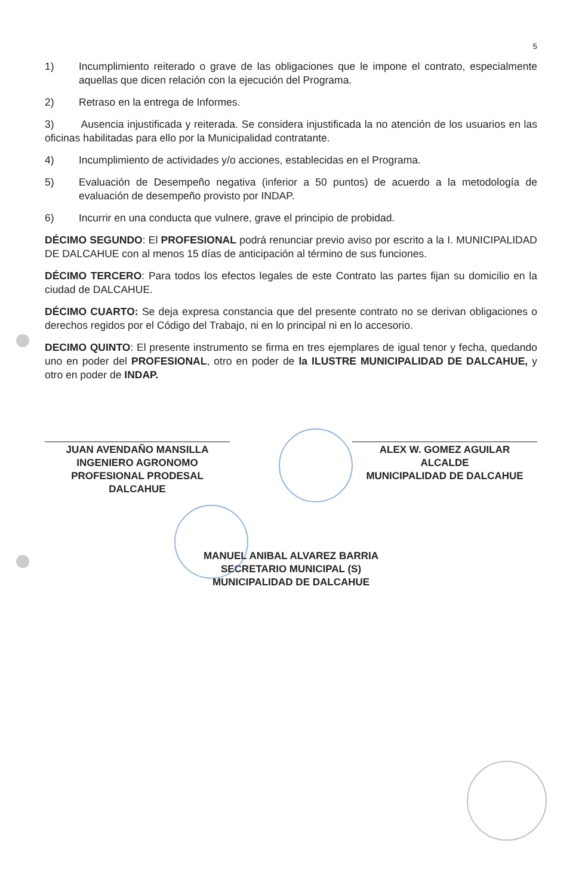5
1) Incumplimiento reiterado o grave de las obligaciones que le impone el contrato, especialmente aquellas que dicen relación con la ejecución del Programa.
2) Retraso en la entrega de Informes.
3) Ausencia injustificada y reiterada. Se considera injustificada la no atención de los usuarios en las oficinas habilitadas para ello por la Municipalidad contratante.
4) Incumplimiento de actividades y/o acciones, establecidas en el Programa.
5) Evaluación de Desempeño negativa (inferior a 50 puntos) de acuerdo a la metodología de evaluación de desempeño provisto por INDAP.
6) Incurrir en una conducta que vulnere, grave el principio de probidad.
DÉCIMO SEGUNDO: El PROFESIONAL podrá renunciar previo aviso por escrito a la I. MUNICIPALIDAD DE DALCAHUE con al menos 15 días de anticipación al término de sus funciones.
DÉCIMO TERCERO: Para todos los efectos legales de este Contrato las partes fijan su domicilio en la ciudad de DALCAHUE.
DÉCIMO CUARTO: Se deja expresa constancia que del presente contrato no se derivan obligaciones o derechos regidos por el Código del Trabajo, ni en lo principal ni en lo accesorio.
DECIMO QUINTO: El presente instrumento se firma en tres ejemplares de igual tenor y fecha, quedando uno en poder del PROFESIONAL, otro en poder de la ILUSTRE MUNICIPALIDAD DE DALCAHUE, y otro en poder de INDAP.
JUAN AVENDAÑO MANSILLA
INGENIERO AGRONOMO
PROFESIONAL PRODESAL DALCAHUE
ALEX W. GOMEZ AGUILAR
ALCALDE
MUNICIPALIDAD DE DALCAHUE
MANUEL ANIBAL ALVAREZ BARRIA
SECRETARIO MUNICIPAL (S)
MUNICIPALIDAD DE DALCAHUE